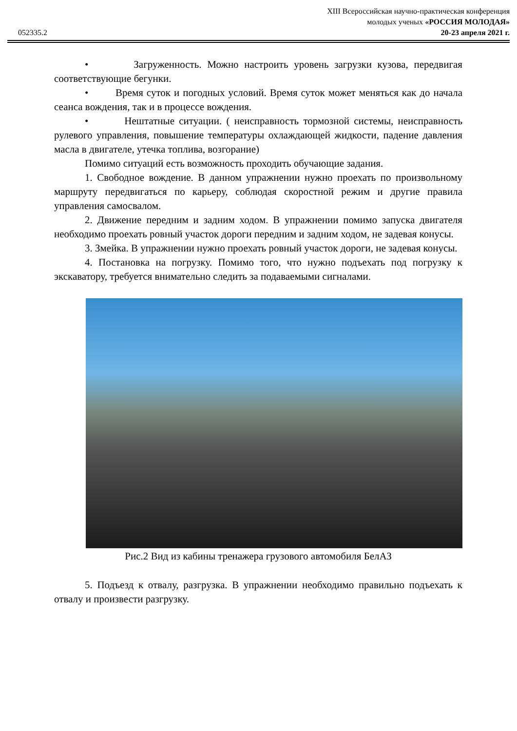052335.2
XIII Всероссийская научно-практическая конференция
молодых ученых «РОССИЯ МОЛОДАЯ»
20-23 апреля 2021 г.
• Загруженность. Можно настроить уровень загрузки кузова, передвигая соответствующие бегунки.
• Время суток и погодных условий. Время суток может меняться как до начала сеанса вождения, так и в процессе вождения.
• Нештатные ситуации. ( неисправность тормозной системы, неисправность рулевого управления, повышение температуры охлаждающей жидкости, падение давления масла в двигателе, утечка топлива, возгорание)
Помимо ситуаций есть возможность проходить обучающие задания.
1. Свободное вождение. В данном упражнении нужно проехать по произвольному маршруту передвигаться по карьеру, соблюдая скоростной режим и другие правила управления самосвалом.
2. Движение передним и задним ходом. В упражнении помимо запуска двигателя необходимо проехать ровный участок дороги передним и задним ходом, не задевая конусы.
3. Змейка. В упражнении нужно проехать ровный участок дороги, не задевая конусы.
4. Постановка на погрузку. Помимо того, что нужно подъехать под погрузку к экскаватору, требуется внимательно следить за подаваемыми сигналами.
Рис.2 Вид из кабины тренажера грузового автомобиля БелАЗ
5. Подъезд к отвалу, разгрузка. В упражнении необходимо правильно подъехать к отвалу и произвести разгрузку.